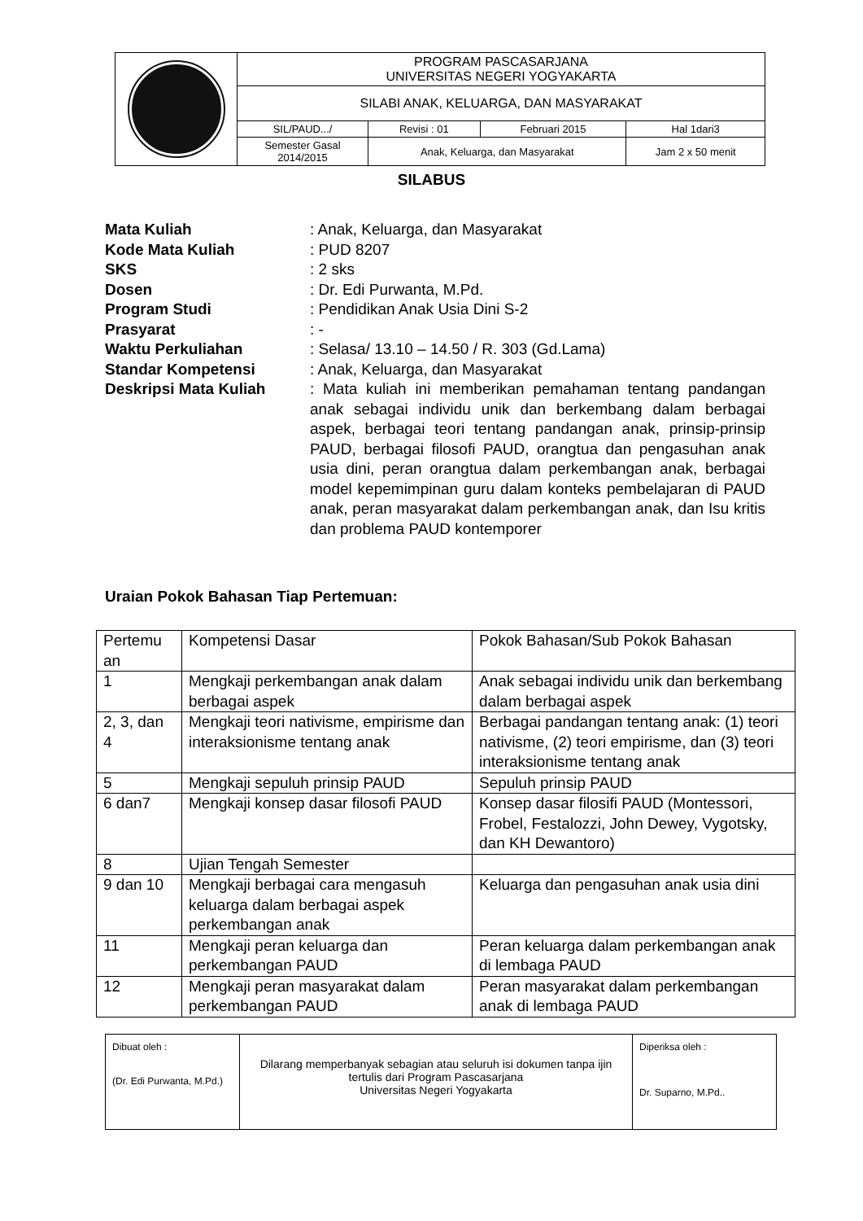| | PROGRAM PASCASARJANA UNIVERSITAS NEGERI YOGYAKARTA | | | |
| | SILABI ANAK, KELUARGA, DAN MASYARAKAT | | | |
| | SIL/PAUD.../ | Revisi : 01 | Februari 2015 | Hal 1dari3 |
| | Semester Gasal 2014/2015 | Anak, Keluarga, dan Masyarakat | | Jam 2 x 50 menit |
SILABUS
Mata Kuliah : Anak, Keluarga, dan Masyarakat
Kode Mata Kuliah : PUD 8207
SKS : 2 sks
Dosen : Dr. Edi Purwanta, M.Pd.
Program Studi : Pendidikan Anak Usia Dini S-2
Prasyarat : -
Waktu Perkuliahan : Selasa/ 13.10 – 14.50 / R. 303 (Gd.Lama)
Standar Kompetensi : Anak, Keluarga, dan Masyarakat
Deskripsi Mata Kuliah : Mata kuliah ini memberikan pemahaman tentang pandangan anak sebagai individu unik dan berkembang dalam berbagai aspek, berbagai teori tentang pandangan anak, prinsip-prinsip PAUD, berbagai filosofi PAUD, orangtua dan pengasuhan anak usia dini, peran orangtua dalam perkembangan anak, berbagai model kepemimpinan guru dalam konteks pembelajaran di PAUD anak, peran masyarakat dalam perkembangan anak, dan Isu kritis dan problema PAUD kontemporer
Uraian Pokok Bahasan Tiap Pertemuan:
| Pertemu an | Kompetensi Dasar | Pokok Bahasan/Sub Pokok Bahasan |
| --- | --- | --- |
| 1 | Mengkaji perkembangan anak dalam berbagai aspek | Anak sebagai individu unik dan berkembang dalam berbagai aspek |
| 2, 3, dan 4 | Mengkaji teori nativisme, empirisme dan interaksionisme tentang anak | Berbagai pandangan tentang anak: (1) teori nativisme, (2) teori empirisme, dan (3) teori interaksionisme tentang anak |
| 5 | Mengkaji sepuluh prinsip PAUD | Sepuluh prinsip PAUD |
| 6 dan7 | Mengkaji konsep dasar filosofi PAUD | Konsep dasar filosifi PAUD (Montessori, Frobel, Festalozzi, John Dewey, Vygotsky, dan KH Dewantoro) |
| 8 | Ujian Tengah Semester | |
| 9 dan 10 | Mengkaji berbagai cara mengasuh keluarga dalam berbagai aspek perkembangan anak | Keluarga dan pengasuhan anak usia dini |
| 11 | Mengkaji peran keluarga dan perkembangan PAUD | Peran keluarga dalam perkembangan anak di lembaga PAUD |
| 12 | Mengkaji peran masyarakat dalam perkembangan PAUD | Peran masyarakat dalam perkembangan anak di lembaga PAUD |
| Dibuat oleh : (Dr. Edi Purwanta, M.Pd.) | Dilarang memperbanyak sebagian atau seluruh isi dokumen tanpa ijin tertulis dari Program Pascasarjana Universitas Negeri Yogyakarta | Diperiksa oleh : Dr. Suparno, M.Pd.. |